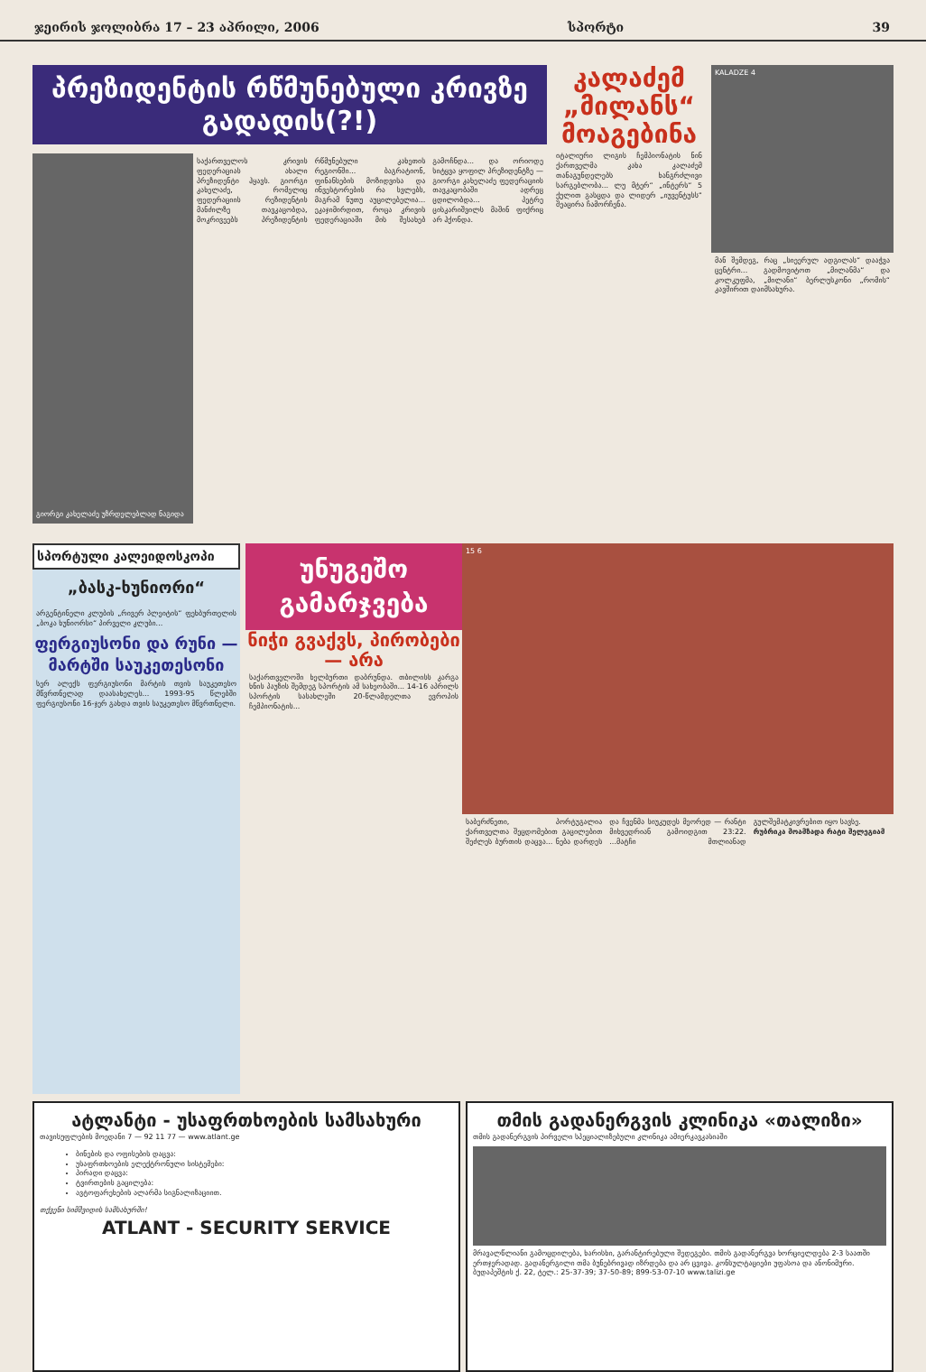ჯეირის ჯოლიბრა 17 – 23 აპრილი, 2006 სპორტი 39
პრეზიდენტის რწმუნებული კრივზე გადადის(?!)
გიორგი კახელაძე უზრდელებლად ნაგიდა
საქართველოს კრივის ფედერაციას ახალი პრეზიდენტი ჰყავს. გიორგი კახელაძე, რომელიც ფედერაციის რეზიდენტის მანძილზე თავკაცობდა, მოკრივეებს პრეზიდენტის რწმუნებული კახეთის რეგიონში... ბაგრატიონ, ფინანსების მოზიდვისა და ინვესტორების რა სვლებს, მაგრამ ნუთუ აუცილებელია... ეკაჯიმირდით, როცა კრივის ფედერაციაში მის შესახებ გამოჩნდა... და ორიოდე სიტყვა ყოფილ პრეზიდენტზე — გიორგი კახელაძე ფედერაციის თავკაცობაში ადრეც ცდილობდა... პეტრე ცისკარიშვილს მაშინ ფიქრიც არ ჰქონდა.
კალაძემ „მილანს“ მოაგებინა
იტალიური ლიგის ჩემპიონატის ნინ ქართველმა კახა კალაძემ თანაგუნდელებს ხანგრძლივი სარგებლობა... ლუ მტერ“ „ინტერს“ 5 ქულით გასცდა და ლიდერ „იუვენტუსს“ შეაცირა ჩამორჩენა.
KALADZE 4
მან შემდეგ, რაც „სიეერულ ადგილას“ დააჭვა ცენტრი... გადმოვიტოთ „მილანმა“ და კოლკუფმა, „მილანი“ ბერლუსკონი „რომის“ კავშირით დაიმსახურა.
სპორტული კალეიდოსკოპი
„ბასკ-ხუნიორი“
არგენტინელი კლუბის „რივერ პლეიტის“ ფეხბურთელის „ბოკა ხუნიორსი“ პირველი კლუბი...
ფერგიუსონი და რუნი — მარტში საუკეთესონი
სერ ალექს ფერგიუსონი მარტის თვის საუკეთესო მწვრთნელად დაასახელეს... 1993-95 წლებში ფერგიუსონი 16-ჯერ გახდა თვის საუკეთესო მწვრთნელი.
უნუგეშო გამარჯვება
ნიჭი გვაქვს, პირობები — არა
საქართველოში ხელბურთი დაბრუნდა. თბილისს კარგა ხნის პაუზის შემდეგ სპორტის ამ სახეობაში... 14-16 აპრილს სპორტის სასახლეში 20-წლამდელთა ევროპის ჩემპიონატის...
15 6
საბერძნეთი, პორტუგალია ქართველთა შეცდომებით გაცილებით შეძლეს ბურთის დაცვა... ნება დარდეს და ჩვენმა სიუკუდეს მეორედ — რანტი მიხვედრიან გამოიდგით 23:22. ...მატჩი მთლიანად გულშემატკივრებით იყო სავსე.
რუბრიკა მოამზადა რატი შელეგიამ
ატლანტი - უსაფრთხოების სამსახური
თავისუფლების მოედანი 7 — 92 11 77 — www.atlant.ge
ბინების და ოფისების დაცვა:
უსაფრთხოების ელექტრონული სისტემები:
პირადი დაცვა:
ტვირთების გაცილება:
ავტოფარეხების ალარმა სიგნალიზაციით.
თქვენი სიმშვიდის სამსახურში!
ATLANT - SECURITY SERVICE
თმის გადანერგვის კლინიკა «თალიზი»
თმის გადანერგვის პირველი სპეციალიზებული კლინიკა ამიერკავკასიაში
მრავალწლიანი გამოცდილება, ხარისხი, გარანტირებული შედეგები. თმის გადანერგვა ხორციელდება 2-3 საათში ერთჯერადად. გადანერგილი თმა ბუნებრივად იზრდება და არ ცვივა. კონსულტაციები უფასოა და ანონიმური.
ბუდაპეშტის ქ. 22, ტელ.: 25-37-39; 37-50-89; 899-53-07-10 www.talizi.ge